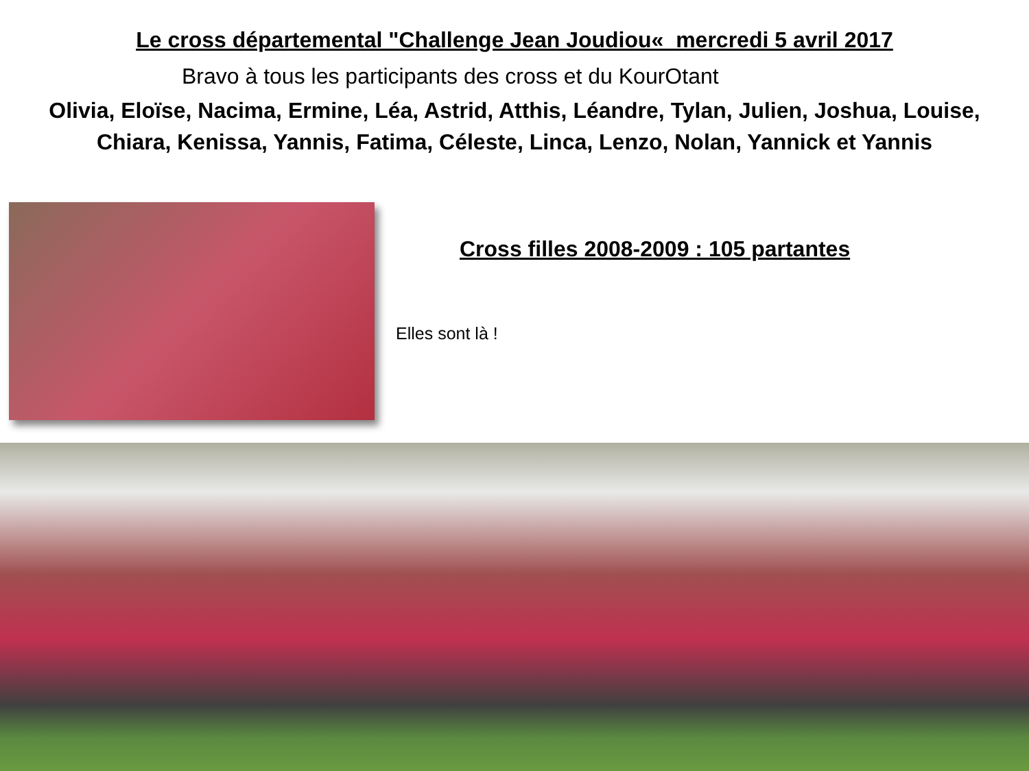Le cross départemental "Challenge Jean Joudiou« mercredi 5 avril 2017
Bravo à tous les participants des cross et du KourOtant
Olivia, Eloïse, Nacima, Ermine, Léa, Astrid, Atthis, Léandre, Tylan, Julien, Joshua, Louise,
Chiara, Kenissa, Yannis, Fatima, Céleste, Linca, Lenzo, Nolan, Yannick et Yannis
Cross filles 2008-2009 : 105 partantes
Elles sont là !